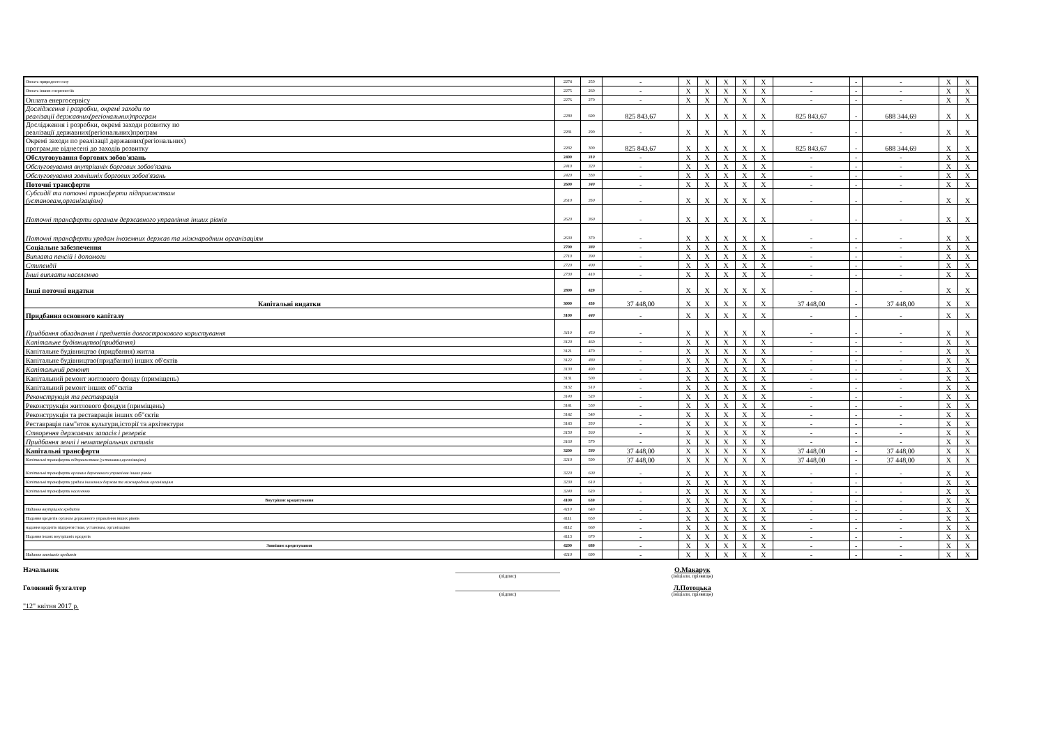| Оплата природного газу | 2274 | 250 | - | X | X | X | X | X | - | - | - | X | X |
| Оплата інших енергоносіїв | 2275 | 260 | - | X | X | X | X | X | - | - | - | X | X |
| Оплата енергосервісу | 2276 | 270 | - | X | X | X | X | X | - | - | - | X | X |
| Дослідження і розробки, окремі заходи по реалізації державних(регіональних)програм | 2280 | 690 | 825 843,67 | X | X | X | X | X | 825 843,67 | - | 688 344,69 | X | X |
| Дослідження і розробки, окремі заходи розвитку по реалізації державних(регіональних)програм | 2281 | 290 | - | X | X | X | X | X | - | - | - | X | X |
| Окремі заходи по реалізації державних(регіональних) програм,не віднесені до заходів розвитку | 2282 | 300 | 825 843,67 | X | X | X | X | X | 825 843,67 | - | 688 344,69 | X | X |
| Обслуговування боргових зобов'язань | 2400 | 310 | - | X | X | X | X | X | - | - | - | X | X |
| Обслуговування внутрішніх боргових зобов'язань | 2410 | 320 | - | X | X | X | X | X | - | - | - | X | X |
| Обслуговування зовнішніх боргових зобов'язань | 2420 | 330 | - | X | X | X | X | X | - | - | - | X | X |
| Поточні трансферти | 2600 | 340 | - | X | X | X | X | X | - | - | - | X | X |
| Субсидії та поточні трансферти підприємствам (установам,організаціям) | 2610 | 350 | - | X | X | X | X | X | - | - | - | X | X |
| Поточні трансферти органам державного управління інших рівнів | 2620 | 360 | - | X | X | X | X | X | - | - | - | X | X |
| Поточні трансферти урядам іноземних держав та міжнародним організаціям | 2630 | 370 | - | X | X | X | X | X | - | - | - | X | X |
| Соціальне забезпечення | 2700 | 380 | - | X | X | X | X | X | - | - | - | X | X |
| Виплата пенсій і допомоги | 2710 | 390 | - | X | X | X | X | X | - | - | - | X | X |
| Стипендії | 2720 | 400 | - | X | X | X | X | X | - | - | - | X | X |
| Інші виплати населенню | 2730 | 410 | - | X | X | X | X | X | - | - | - | X | X |
| Інші поточні видатки | 2800 | 420 | - | X | X | X | X | X | - | - | - | X | X |
| Капітальні видатки | 3000 | 430 | 37 448,00 | X | X | X | X | X | 37 448,00 | - | 37 448,00 | X | X |
| Придбання основного капіталу | 3100 | 440 | - | X | X | X | X | X | - | - | - | X | X |
| Придбання обладнання і предметів довгострокового користування | 3110 | 450 | - | X | X | X | X | X | - | - | - | X | X |
| Капітальне будівництво(придбання) | 3120 | 460 | - | X | X | X | X | X | - | - | - | X | X |
| Капітальне будівництво (придбання) житла | 3121 | 470 | - | X | X | X | X | X | - | - | - | X | X |
| Капітальне будівництво(придбання) інших об'єктів | 3122 | 480 | - | X | X | X | X | X | - | - | - | X | X |
| Капітальний ремонт | 3130 | 490 | - | X | X | X | X | X | - | - | - | X | X |
| Капітальний ремонт житлового фонду (приміщень) | 3131 | 500 | - | X | X | X | X | X | - | - | - | X | X |
| Капітальний ремонт інших об"єктів | 3132 | 510 | - | X | X | X | X | X | - | - | - | X | X |
| Реконструкція та реставрація | 3140 | 520 | - | X | X | X | X | X | - | - | - | X | X |
| Реконструкція житлового фондуи (приміщень) | 3141 | 530 | - | X | X | X | X | X | - | - | - | X | X |
| Реконструкція та реставрація інших об"єктів | 3142 | 540 | - | X | X | X | X | X | - | - | - | X | X |
| Реставрація пам"яток культури,історії та архітектури | 3143 | 550 | - | X | X | X | X | X | - | - | - | X | X |
| Створення державних запасів і резервів | 3150 | 560 | - | X | X | X | X | X | - | - | - | X | X |
| Придбання землі і нематеріальних активів | 3160 | 570 | - | X | X | X | X | X | - | - | - | X | X |
| Капітальні трансферти | 3200 | 580 | 37 448,00 | X | X | X | X | X | 37 448,00 | - | 37 448,00 | X | X |
| Капітальні трансферти підприємствам (установам,організаціям) | 3210 | 590 | 37 448,00 | X | X | X | X | X | 37 448,00 | - | 37 448,00 | X | X |
| Капітальні трансферти органам державного управління інших рівнів | 3220 | 600 | - | X | X | X | X | X | - | - | - | X | X |
| Капітальні трансферти урядам іноземних держав та міжнародним організаціям | 3230 | 610 | - | X | X | X | X | X | - | - | - | X | X |
| Капітальні трансферти населенню | 3240 | 620 | - | X | X | X | X | X | - | - | - | X | X |
| Внутрішнє кредитування | 4100 | 630 | - | X | X | X | X | X | - | - | - | X | X |
| Надання внутрішніх кредитів | 4110 | 640 | - | X | X | X | X | X | - | - | - | X | X |
| Надання кредитів органам державного управління інших рівнів | 4111 | 650 | - | X | X | X | X | X | - | - | - | X | X |
| надання кредитів підприємствам, установам, організаціям | 4112 | 660 | - | X | X | X | X | X | - | - | - | X | X |
| Надання інших внутрішніх кредитів | 4113 | 670 | - | X | X | X | X | X | - | - | - | X | X |
| Зовнішнє кредитування | 4200 | 680 | - | X | X | X | X | X | - | - | - | X | X |
| Надання зовнішніх кредитів | 4210 | 690 | - | X | X | X | X | X | - | - | - | X | X |
Начальник ______________________________
(підпис)
О.Макарук
(ініціали, прізвище)
Головний бухгалтер ______________________________
(підпис)
Л.Потоцька
(ініціали, прізвище)
"12" квітня 2017 р.